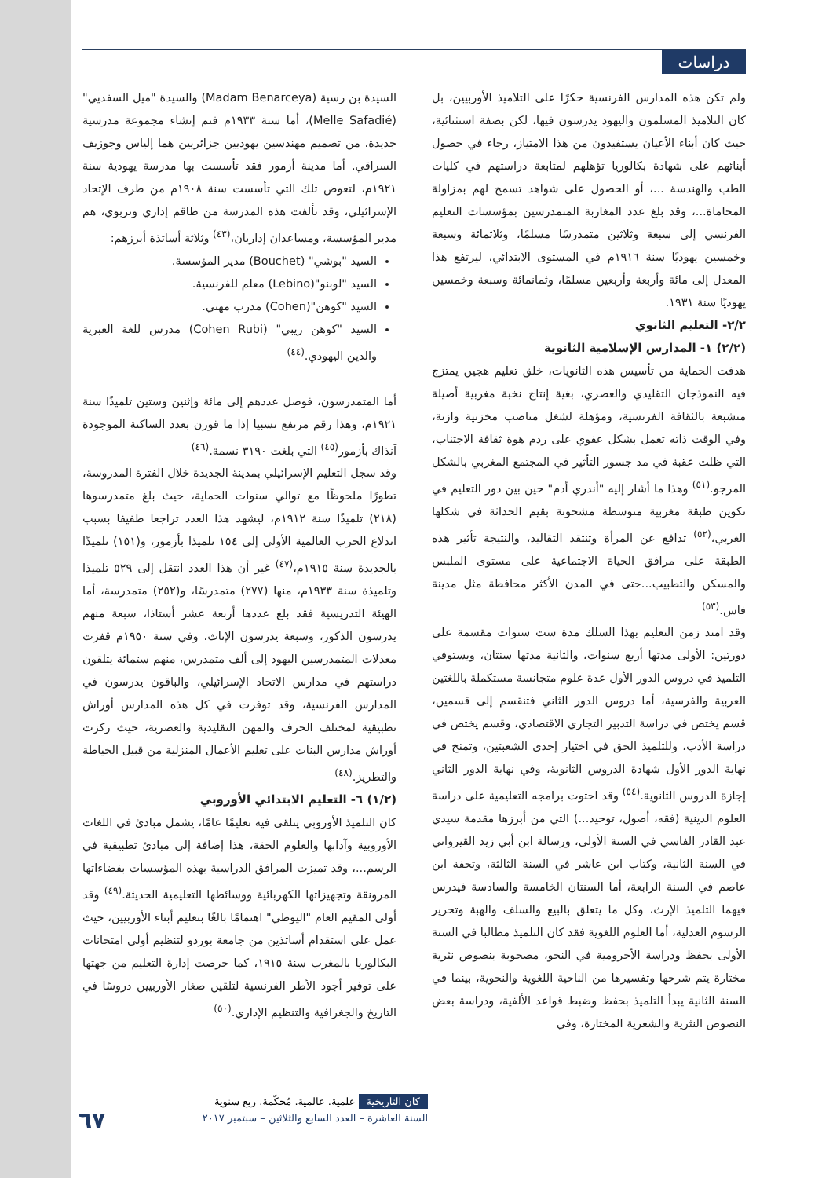دراسات
السيدة بن رسية (Madam Benarceya) والسيدة "ميل السفديي" (Melle Safadié)، أما سنة ١٩٣٣م فتم إنشاء مجموعة مدرسية جديدة، من تصميم مهندسين يهوديين جزائريين هما إلياس وجوزيف السراقي. أما مدينة أزمور فقد تأسست بها مدرسة يهودية سنة ١٩٢١م، لتعوض تلك التي تأسست سنة ١٩٠٨م من طرف الإتحاد الإسرائيلي، وقد تألفت هذه المدرسة من طاقم إداري وتربوي، هم مدير المؤسسة، ومساعدان إداريان،<sup>(٤٣)</sup> وثلاثة أساتذة أبرزهم:
السيد "بوشي" (Bouchet) مدير المؤسسة.
السيد "لوبنو"(Lebino) معلم للفرنسية.
السيد "كوهن"(Cohen) مدرب مهني.
السيد "كوهن ريبي" (Cohen Rubi) مدرس للغة العبرية والدين اليهودي.<sup>(٤٤)</sup>
أما المتمدرسون، فوصل عددهم إلى مائة وإثنين وستين تلميذًا سنة ١٩٢١م، وهذا رقم مرتفع نسبيا إذا ما قورن بعدد الساكنة الموجودة آنذاك بأزمور<sup>(٤٥)</sup> التي بلغت ٣١٩٠ نسمة.<sup>(٤٦)</sup>
وقد سجل التعليم الإسرائيلي بمدينة الجديدة خلال الفترة المدروسة، تطورًا ملحوظًا مع توالي سنوات الحماية، حيث بلغ متمدرسوها (٢١٨) تلميذًا سنة ١٩١٢م، ليشهد هذا العدد تراجعا طفيفا بسبب اندلاع الحرب العالمية الأولى إلى ١٥٤ تلميذا بأزمور، و(١٥١) تلميذًا بالجديدة سنة ١٩١٥م،<sup>(٤٧)</sup> غير أن هذا العدد انتقل إلى ٥٢٩ تلميذا وتلميذة سنة ١٩٣٣م، منها (٢٧٧) متمدرسًا، و(٢٥٢) متمدرسة، أما الهيئة التدريسية فقد بلغ عددها أربعة عشر أستاذا، سبعة منهم يدرسون الذكور، وسبعة يدرسون الإناث، وفي سنة ١٩٥٠م قفزت معدلات المتمدرسين اليهود إلى ألف متمدرس، منهم ستمائة يتلقون دراستهم في مدارس الاتحاد الإسرائيلي، والباقون يدرسون في المدارس الفرنسية، وقد توفرت في كل هذه المدارس أوراش تطبيقية لمختلف الحرف والمهن التقليدية والعصرية، حيث ركزت أوراش مدارس البنات على تعليم الأعمال المنزلية من قبيل الخياطة والتطريز.<sup>(٤٨)</sup>
(١/٢) ٦- التعليم الابتدائي الأوروبي
كان التلميذ الأوروبي يتلقى فيه تعليمًا عامًا، يشمل مبادئ في اللغات الأوروبية وآدابها والعلوم الحقة، هذا إضافة إلى مبادئ تطبيقية في الرسم...، وقد تميزت المرافق الدراسية بهذه المؤسسات بفضاءاتها المرونقة وتجهيزاتها الكهربائية ووسائطها التعليمية الحديثة.<sup>(٤٩)</sup> وقد أولى المقيم العام "اليوطي" اهتمامًا بالغًا بتعليم أبناء الأوربيين، حيث عمل على استقدام أساتذين من جامعة بوردو لتنظيم أولى امتحانات البكالوريا بالمغرب سنة ١٩١٥، كما حرصت إدارة التعليم من جهتها على توفير أجود الأطر الفرنسية لتلقين صغار الأوربيين دروسًا في التاريخ والجغرافية والتنظيم الإداري.<sup>(٥٠)</sup>
ولم تكن هذه المدارس الفرنسية حكرًا على التلاميذ الأوربيين، بل كان التلاميذ المسلمون واليهود يدرسون فيها، لكن بصفة استثنائية، حيث كان أبناء الأعيان يستفيدون من هذا الامتياز، رجاء في حصول أبنائهم على شهادة بكالوريا تؤهلهم لمتابعة دراستهم في كليات الطب والهندسة ...، أو الحصول على شواهد تسمح لهم بمزاولة المحاماة...، وقد بلغ عدد المغاربة المتمدرسين بمؤسسات التعليم الفرنسي إلى سبعة وثلاثين متمدرسًا مسلمًا، وثلاثمائة وسبعة وخمسين يهوديًا سنة ١٩١٦م في المستوى الابتدائي، ليرتفع هذا المعدل إلى مائة وأربعة وأربعين مسلمًا، وثمانمائة وسبعة وخمسين يهوديًا سنة ١٩٣١.
٢/٢- التعليم الثانوي
(٢/٢) ١- المدارس الإسلامية الثانوية
هدفت الحماية من تأسيس هذه الثانويات، خلق تعليم هجين يمتزج فيه النموذجان التقليدي والعصري، بغية إنتاج نخبة مغربية أصيلة متشبعة بالثقافة الفرنسية، ومؤهلة لشغل مناصب مخزنية وازنة، وفي الوقت ذاته تعمل بشكل عفوي على ردم هوة ثقافة الاجتناب، التي ظلت عقبة في مد جسور التأثير في المجتمع المغربي بالشكل المرجو.<sup>(٥١)</sup> وهذا ما أشار إليه "أندري أدم" حين بين دور التعليم في تكوين طبقة مغربية متوسطة مشحونة بقيم الحداثة في شكلها الغربي،<sup>(٥٢)</sup> تدافع عن المرأة وتنتقد التقاليد، والنتيجة تأثير هذه الطبقة على مرافق الحياة الاجتماعية على مستوى الملبس والمسكن والتطبيب...حتى في المدن الأكثر محافظة مثل مدينة فاس.<sup>(٥٣)</sup>
وقد امتد زمن التعليم بهذا السلك مدة ست سنوات مقسمة على دورتين: الأولى مدتها أربع سنوات، والثانية مدتها سنتان، ويستوفي التلميذ في دروس الدور الأول عدة علوم متجانسة مستكملة باللغتين العربية والفرسية، أما دروس الدور الثاني فتنقسم إلى قسمين، قسم يختص في دراسة التدبير التجاري الاقتصادي، وقسم يختص في دراسة الأدب، وللتلميذ الحق في اختيار إحدى الشعبتين، وتمنح في نهاية الدور الأول شهادة الدروس الثانوية، وفي نهاية الدور الثاني إجازة الدروس الثانوية.<sup>(٥٤)</sup> وقد احتوت برامجه التعليمية على دراسة العلوم الدينية (فقه، أصول، توحيد...) التي من أبرزها مقدمة سيدي عبد القادر الفاسي في السنة الأولى، ورسالة ابن أبي زيد القيرواني في السنة الثانية، وكتاب ابن عاشر في السنة الثالثة، وتحفة ابن عاصم في السنة الرابعة، أما السنتان الخامسة والسادسة فيدرس فيهما التلميذ الإرث، وكل ما يتعلق بالبيع والسلف والهبة وتحرير الرسوم العدلية، أما العلوم اللغوية فقد كان التلميذ مطالبا في السنة الأولى بحفظ ودراسة الأجرومية في النحو، مصحوبة بنصوص نثرية مختارة يتم شرحها وتفسيرها من الناحية اللغوية والنحوية، بينما في السنة الثانية يبدأ التلميذ بحفظ وضبط قواعد الألفية، ودراسة بعض النصوص النثرية والشعرية المختارة، وفي
كان التاريخية علمية. عالمية. مُحكّمة. ربع سنوية
السنة العاشرة – العدد السابع والثلاثين – سبتمبر ٢٠١٧
٦٧